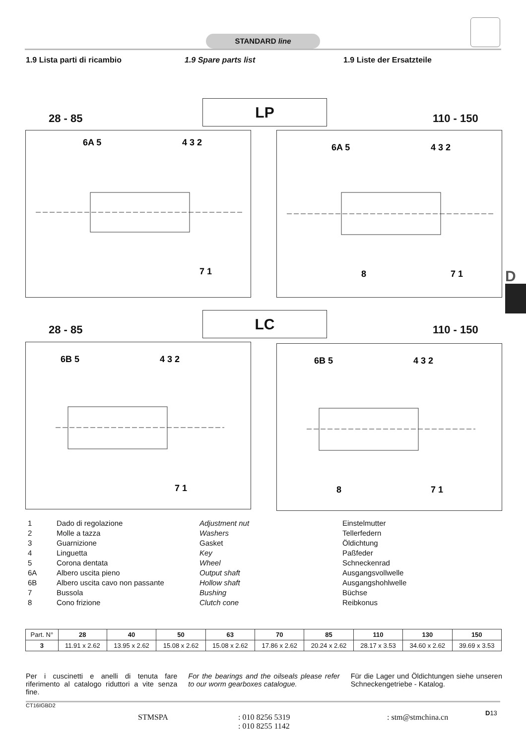STANDARD line
1.9 Lista parti di ricambio 1.9 Spare parts list 1.9 Liste der Ersatzteile
28 - 85
LP
110 - 150
6A 5
4 3 2
7 1
6A 5
4 3 2
8
7 1
D
28 - 85
LC
110 - 150
6B 5
4 3 2
7 1
6B 5
4 3 2
8
7 1
| 1 | Dado di regolazione | Adjustment nut | Einstelmutter |
| 2 | Molle a tazza | Washers | Tellerfedern |
| 3 | Guarnizione | Gasket | Öldichtung |
| 4 | Linguetta | Key | Paßfeder |
| 5 | Corona dentata | Wheel | Schneckenrad |
| 6A | Albero uscita pieno | Output shaft | Ausgangsvollwelle |
| 6B | Albero uscita cavo non passante | Hollow shaft | Ausgangshohlwelle |
| 7 | Bussola | Bushing | Büchse |
| 8 | Cono frizione | Clutch cone | Reibkonus |
| Part. N° | 28 | 40 | 50 | 63 | 70 | 85 | 110 | 130 | 150 |
| --- | --- | --- | --- | --- | --- | --- | --- | --- | --- |
| 3 | 11.91 x 2.62 | 13.95 x 2.62 | 15.08 x 2.62 | 15.08 x 2.62 | 17.86 x 2.62 | 20.24 x 2.62 | 28.17 x 3.53 | 34.60 x 2.62 | 39.69 x 3.53 |
Per i cuscinetti e anelli di tenuta fare riferimento al catalogo riduttori a vite senza fine.
For the bearings and the oilseals please refer to our worm gearboxes catalogue.
Für die Lager und Öldichtungen siehe unseren Schneckengetriebe - Katalog.
CT16IGBD2
STMSPA
: 010 8256 5319
: 010 8255 1142
: stm@stmchina.cn D13